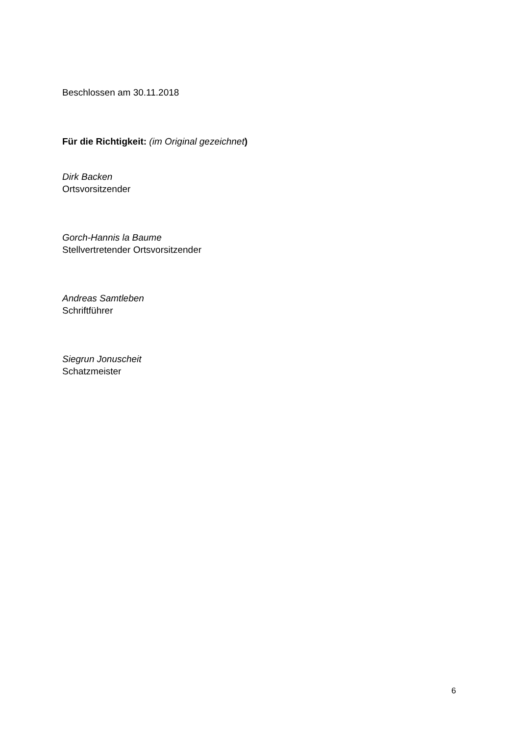Beschlossen am 30.11.2018
Für die Richtigkeit: (im Original gezeichnet)
Dirk Backen
Ortsvorsitzender
Gorch-Hannis la Baume
Stellvertretender Ortsvorsitzender
Andreas Samtleben
Schriftführer
Siegrun Jonuscheit
Schatzmeister
6